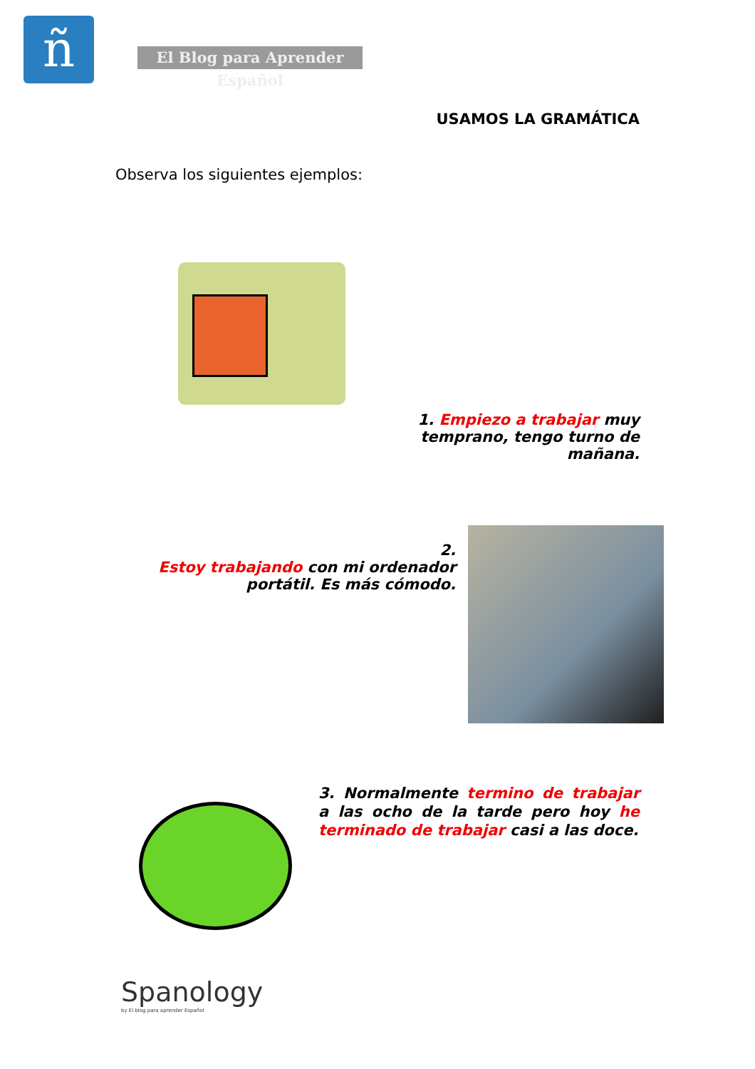ñ
El Blog para Aprender Español
USAMOS LA GRAMÁTICA
Observa los siguientes ejemplos:
1. Empiezo a trabajar muy temprano, tengo turno de mañana.
2.
Estoy trabajando con mi ordenador portátil. Es más cómodo.
3. Normalmente termino de trabajar a las ocho de la tarde pero hoy he terminado de trabajar casi a las doce.
Spanology
by El blog para aprender Español